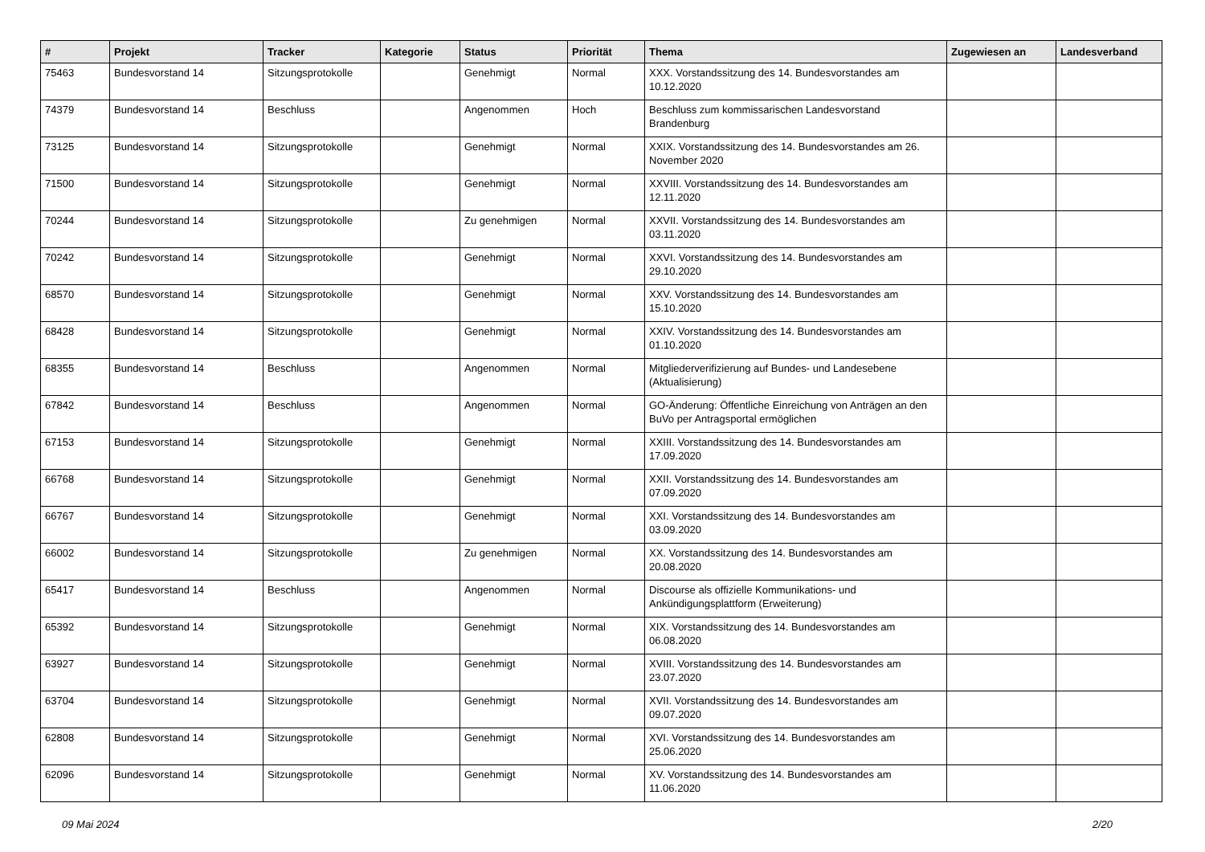| # | Projekt | Tracker | Kategorie | Status | Priorität | Thema | Zugewiesen an | Landesverband |
| --- | --- | --- | --- | --- | --- | --- | --- | --- |
| 75463 | Bundesvorstand 14 | Sitzungsprotokolle | | Genehmigt | Normal | XXX. Vorstandssitzung des 14. Bundesvorstandes am 10.12.2020 | | |
| 74379 | Bundesvorstand 14 | Beschluss | | Angenommen | Hoch | Beschluss zum kommissarischen Landesvorstand Brandenburg | | |
| 73125 | Bundesvorstand 14 | Sitzungsprotokolle | | Genehmigt | Normal | XXIX. Vorstandssitzung des 14. Bundesvorstandes am 26. November 2020 | | |
| 71500 | Bundesvorstand 14 | Sitzungsprotokolle | | Genehmigt | Normal | XXVIII. Vorstandssitzung des 14. Bundesvorstandes am 12.11.2020 | | |
| 70244 | Bundesvorstand 14 | Sitzungsprotokolle | | Zu genehmigen | Normal | XXVII. Vorstandssitzung des 14. Bundesvorstandes am 03.11.2020 | | |
| 70242 | Bundesvorstand 14 | Sitzungsprotokolle | | Genehmigt | Normal | XXVI. Vorstandssitzung des 14. Bundesvorstandes am 29.10.2020 | | |
| 68570 | Bundesvorstand 14 | Sitzungsprotokolle | | Genehmigt | Normal | XXV. Vorstandssitzung des 14. Bundesvorstandes am 15.10.2020 | | |
| 68428 | Bundesvorstand 14 | Sitzungsprotokolle | | Genehmigt | Normal | XXIV. Vorstandssitzung des 14. Bundesvorstandes am 01.10.2020 | | |
| 68355 | Bundesvorstand 14 | Beschluss | | Angenommen | Normal | Mitgliederverifizierung auf Bundes- und Landesebene (Aktualisierung) | | |
| 67842 | Bundesvorstand 14 | Beschluss | | Angenommen | Normal | GO-Änderung: Öffentliche Einreichung von Anträgen an den BuVo per Antragsportal ermöglichen | | |
| 67153 | Bundesvorstand 14 | Sitzungsprotokolle | | Genehmigt | Normal | XXIII. Vorstandssitzung des 14. Bundesvorstandes am 17.09.2020 | | |
| 66768 | Bundesvorstand 14 | Sitzungsprotokolle | | Genehmigt | Normal | XXII. Vorstandssitzung des 14. Bundesvorstandes am 07.09.2020 | | |
| 66767 | Bundesvorstand 14 | Sitzungsprotokolle | | Genehmigt | Normal | XXI. Vorstandssitzung des 14. Bundesvorstandes am 03.09.2020 | | |
| 66002 | Bundesvorstand 14 | Sitzungsprotokolle | | Zu genehmigen | Normal | XX. Vorstandssitzung des 14. Bundesvorstandes am 20.08.2020 | | |
| 65417 | Bundesvorstand 14 | Beschluss | | Angenommen | Normal | Discourse als offizielle Kommunikations- und Ankündigungsplattform (Erweiterung) | | |
| 65392 | Bundesvorstand 14 | Sitzungsprotokolle | | Genehmigt | Normal | XIX. Vorstandssitzung des 14. Bundesvorstandes am 06.08.2020 | | |
| 63927 | Bundesvorstand 14 | Sitzungsprotokolle | | Genehmigt | Normal | XVIII. Vorstandssitzung des 14. Bundesvorstandes am 23.07.2020 | | |
| 63704 | Bundesvorstand 14 | Sitzungsprotokolle | | Genehmigt | Normal | XVII. Vorstandssitzung des 14. Bundesvorstandes am 09.07.2020 | | |
| 62808 | Bundesvorstand 14 | Sitzungsprotokolle | | Genehmigt | Normal | XVI. Vorstandssitzung des 14. Bundesvorstandes am 25.06.2020 | | |
| 62096 | Bundesvorstand 14 | Sitzungsprotokolle | | Genehmigt | Normal | XV. Vorstandssitzung des 14. Bundesvorstandes am 11.06.2020 | | |
09 Mai 2024 2/20